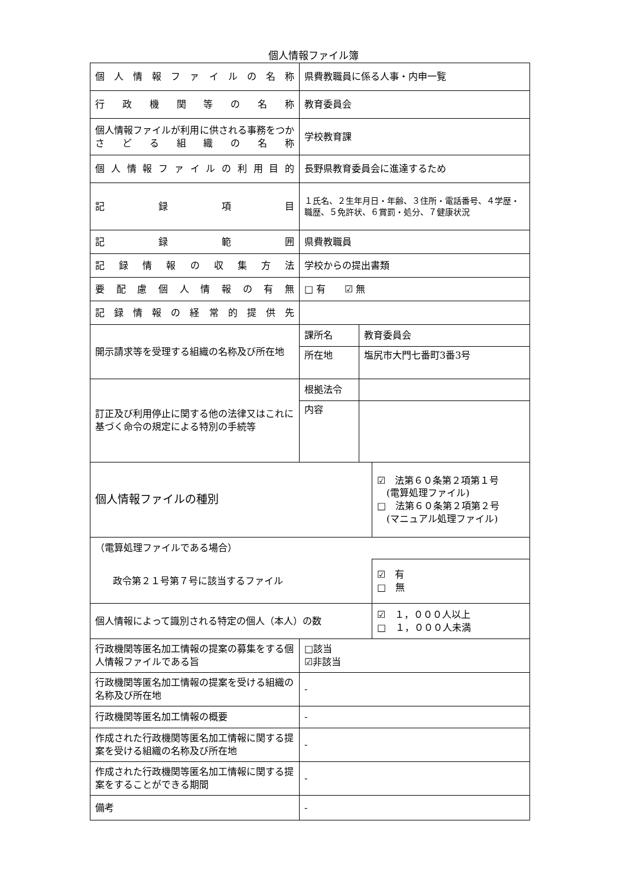個人情報ファイル簿
| 個人情報ファイルの名称 | 県費教職員に係る人事・内申一覧 | | |
| 行政機関等の名称 | 教育委員会 | | |
| 個人情報ファイルが利用に供される事務をつかさどる組織の名称 | 学校教育課 | | |
| 個人情報ファイルの利用目的 | 長野県教育委員会に進達するため | | |
| 記録項目 | １氏名、２生年月日・年齢、３住所・電話番号、４学歴・職歴、５免許状、６賞罰・処分、７健康状況 | | |
| 記録範囲 | 県費教職員 | | |
| 記録情報の収集方法 | 学校からの提出書類 | | |
| 要配慮個人情報の有無 | □ 有 ☑ 無 | | |
| 記録情報の経常的提供先 | | | |
| 開示請求等を受理する組織の名称及び所在地 | 課所名 | 教育委員会 | |
| | 所在地 | 塩尻市大門七番町3番3号 | |
| 訂正及び利用停止に関する他の法律又はこれに基づく命令の規定による特別の手続等 | 根拠法令 | | |
| | 内容 | | |
| 個人情報ファイルの種別 | | | ☑ 法第６０条第２項第１号 (電算処理ファイル) □ 法第６０条第２項第２号 (マニュアル処理ファイル) |
| （電算処理ファイルである場合） | | | |
| 政令第２１号第７号に該当するファイル | | | ☑ 有 □ 無 |
| 個人情報によって識別される特定の個人（本人）の数 | | | ☑ １，０００人以上 □ １，０００人未満 |
| 行政機関等匿名加工情報の提案の募集をする個人情報ファイルである旨 | □該当 ☑非該当 | | |
| 行政機関等匿名加工情報の提案を受ける組織の名称及び所在地 | - | | |
| 行政機関等匿名加工情報の概要 | - | | |
| 作成された行政機関等匿名加工情報に関する提案を受ける組織の名称及び所在地 | - | | |
| 作成された行政機関等匿名加工情報に関する提案をすることができる期間 | - | | |
| 備考 | - | | |